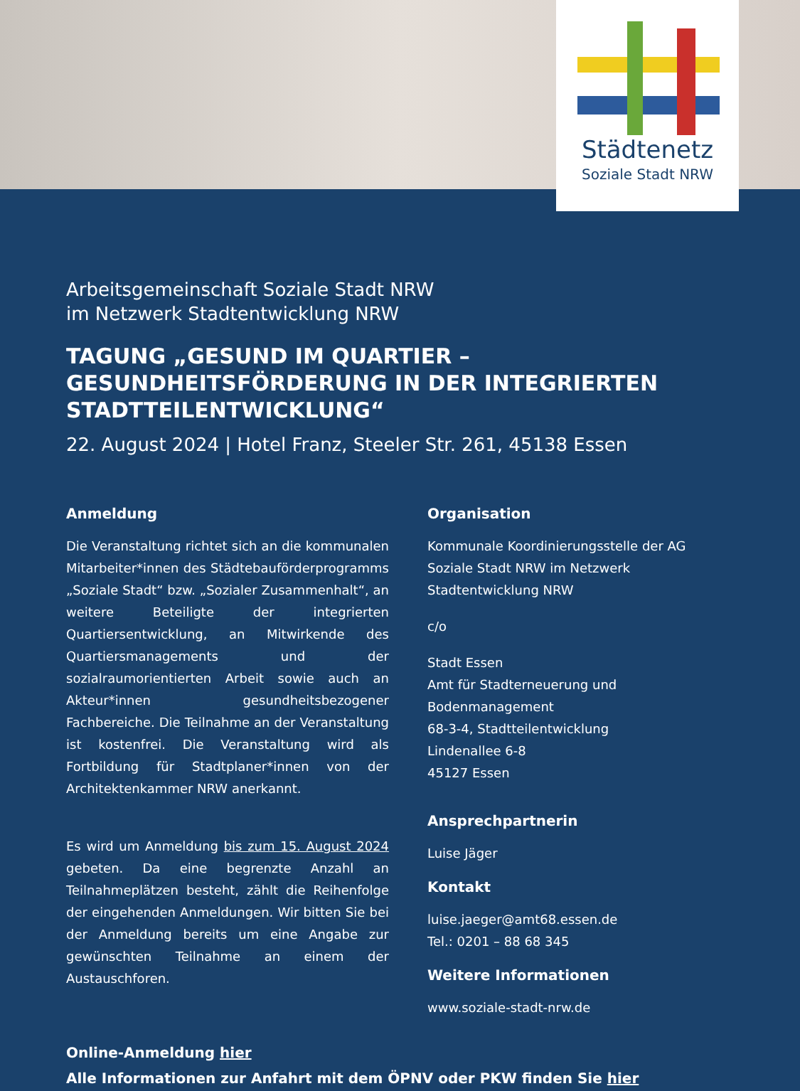Städtenetz
Soziale Stadt NRW
Arbeitsgemeinschaft Soziale Stadt NRW
im Netzwerk Stadtentwicklung NRW
TAGUNG „GESUND IM QUARTIER – GESUNDHEITSFÖRDERUNG IN DER INTEGRIERTEN STADTTEILENTWICKLUNG“
22. August 2024 | Hotel Franz, Steeler Str. 261, 45138 Essen
Anmeldung
Die Veranstaltung richtet sich an die kommunalen Mitarbeiter*innen des Städtebauförderprogramms „Soziale Stadt“ bzw. „Sozialer Zusammenhalt“, an weitere Beteiligte der integrierten Quartiersentwicklung, an Mitwirkende des Quartiersmanagements und der sozialraumorientierten Arbeit sowie auch an Akteur*innen gesundheitsbezogener Fachbereiche. Die Teilnahme an der Veranstaltung ist kostenfrei. Die Veranstaltung wird als Fortbildung für Stadtplaner*innen von der Architektenkammer NRW anerkannt.
Es wird um Anmeldung bis zum 15. August 2024 gebeten. Da eine begrenzte Anzahl an Teilnahmeplätzen besteht, zählt die Reihenfolge der eingehenden Anmeldungen. Wir bitten Sie bei der Anmeldung bereits um eine Angabe zur gewünschten Teilnahme an einem der Austauschforen.
Organisation
Kommunale Koordinierungsstelle der AG Soziale Stadt NRW im Netzwerk Stadtentwicklung NRW
c/o
Stadt Essen
Amt für Stadterneuerung und Bodenmanagement
68-3-4, Stadtteilentwicklung
Lindenallee 6-8
45127 Essen
Ansprechpartnerin
Luise Jäger
Kontakt
luise.jaeger@amt68.essen.de
Tel.: 0201 – 88 68 345
Weitere Informationen
www.soziale-stadt-nrw.de
Online-Anmeldung hier
Alle Informationen zur Anfahrt mit dem ÖPNV oder PKW finden Sie hier